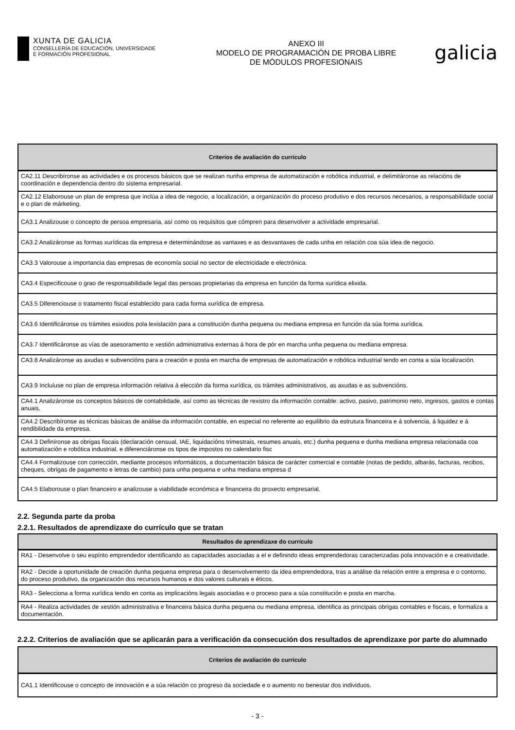XUNTA DE GALICIA
CONSELLERÍA DE EDUCACIÓN, UNIVERSIDADE
E FORMACIÓN PROFESIONAL
ANEXO III
MODELO DE PROGRAMACIÓN DE PROBA LIBRE
DE MÓDULOS PROFESIONAIS
galicia
| Criterios de avaliación do currículo |
| --- |
| CA2.11 Describíronse as actividades e os procesos básicos que se realizan nunha empresa de automatización e robótica industrial, e delimitáronse as relacións de coordinación e dependencia dentro do sistema empresarial. |
| CA2.12 Elaborouse un plan de empresa que inclúa a idea de negocio, a localización, a organización do proceso produtivo e dos recursos necesarios, a responsabilidade social e o plan de márketing. |
| CA3.1 Analizouse o concepto de persoa empresaria, así como os requisitos que cómpren para desenvolver a actividade empresarial. |
| CA3.2 Analizáronse as formas xurídicas da empresa e determinándose as vantaxes e as desvantaxes de cada unha en relación coa súa idea de negocio. |
| CA3.3 Valorouse a importancia das empresas de economía social no sector de electricidade e electrónica. |
| CA3.4 Especificouse o grao de responsabilidade legal das persoas propietarias da empresa en función da forma xurídica elixida. |
| CA3.5 Diferenciouse o tratamento fiscal establecido para cada forma xurídica de empresa. |
| CA3.6 Identificáronse os trámites esixidos pola lexislación para a constitución dunha pequena ou mediana empresa en función da súa forma xurídica. |
| CA3.7 Identificáronse as vías de asesoramento e xestión administrativa externas á hora de pór en marcha unha pequena ou mediana empresa. |
| CA3.8 Analizáronse as axudas e subvencións para a creación e posta en marcha de empresas de automatización e robótica industrial tendo en conta a súa localización. |
| CA3.9 Incluíuse no plan de empresa información relativa á elección da forma xurídica, os trámites administrativos, as axudas e as subvencións. |
| CA4.1 Analizáronse os conceptos básicos de contabilidade, así como as técnicas de rexistro da información contable: activo, pasivo, patrimonio neto, ingresos, gastos e contas anuais. |
| CA4.2 Describíronse as técnicas básicas de análise da información contable, en especial no referente ao equilibrio da estrutura financeira e á solvencia, á liquidez e á rendibilidade da empresa. |
| CA4.3 Definíronse as obrigas fiscais (declaración censual, IAE, liquidacións trimestrais, resumes anuais, etc.) dunha pequena e dunha mediana empresa relacionada coa automatización e robótica industrial, e diferenciáronse os tipos de impostos no calendario fisc |
| CA4.4 Formalizouse con corrección, mediante procesos informáticos, a documentación básica de carácter comercial e contable (notas de pedido, albarás, facturas, recibos, cheques, obrigas de pagamento e letras de cambio) para unha pequena e unha mediana empresa d |
| CA4.5 Elaborouse o plan financeiro e analizouse a viabilidade económica e financeira do proxecto empresarial. |
2.2. Segunda parte da proba
2.2.1. Resultados de aprendizaxe do currículo que se tratan
| Resultados de aprendizaxe do currículo |
| --- |
| RA1 - Desenvolve o seu espírito emprendedor identificando as capacidades asociadas a el e definindo ideas emprendedoras caracterizadas pola innovación e a creatividade. |
| RA2 - Decide a oportunidade de creación dunha pequena empresa para o desenvolvemento da idea emprendedora, tras a análise da relación entre a empresa e o contorno, do proceso produtivo, da organización dos recursos humanos e dos valores culturais e éticos. |
| RA3 - Selecciona a forma xurídica tendo en conta as implicacións legais asociadas e o proceso para a súa constitución e posta en marcha. |
| RA4 - Realiza actividades de xestión administrativa e financeira básica dunha pequena ou mediana empresa, identifica as principais obrigas contables e fiscais, e formaliza a documentación. |
2.2.2. Criterios de avaliación que se aplicarán para a verificación da consecución dos resultados de aprendizaxe por parte do alumnado
| Criterios de avaliación do currículo |
| --- |
| CA1.1 Identificouse o concepto de innovación e a súa relación co progreso da sociedade e o aumento no benestar dos individuos. |
- 3 -